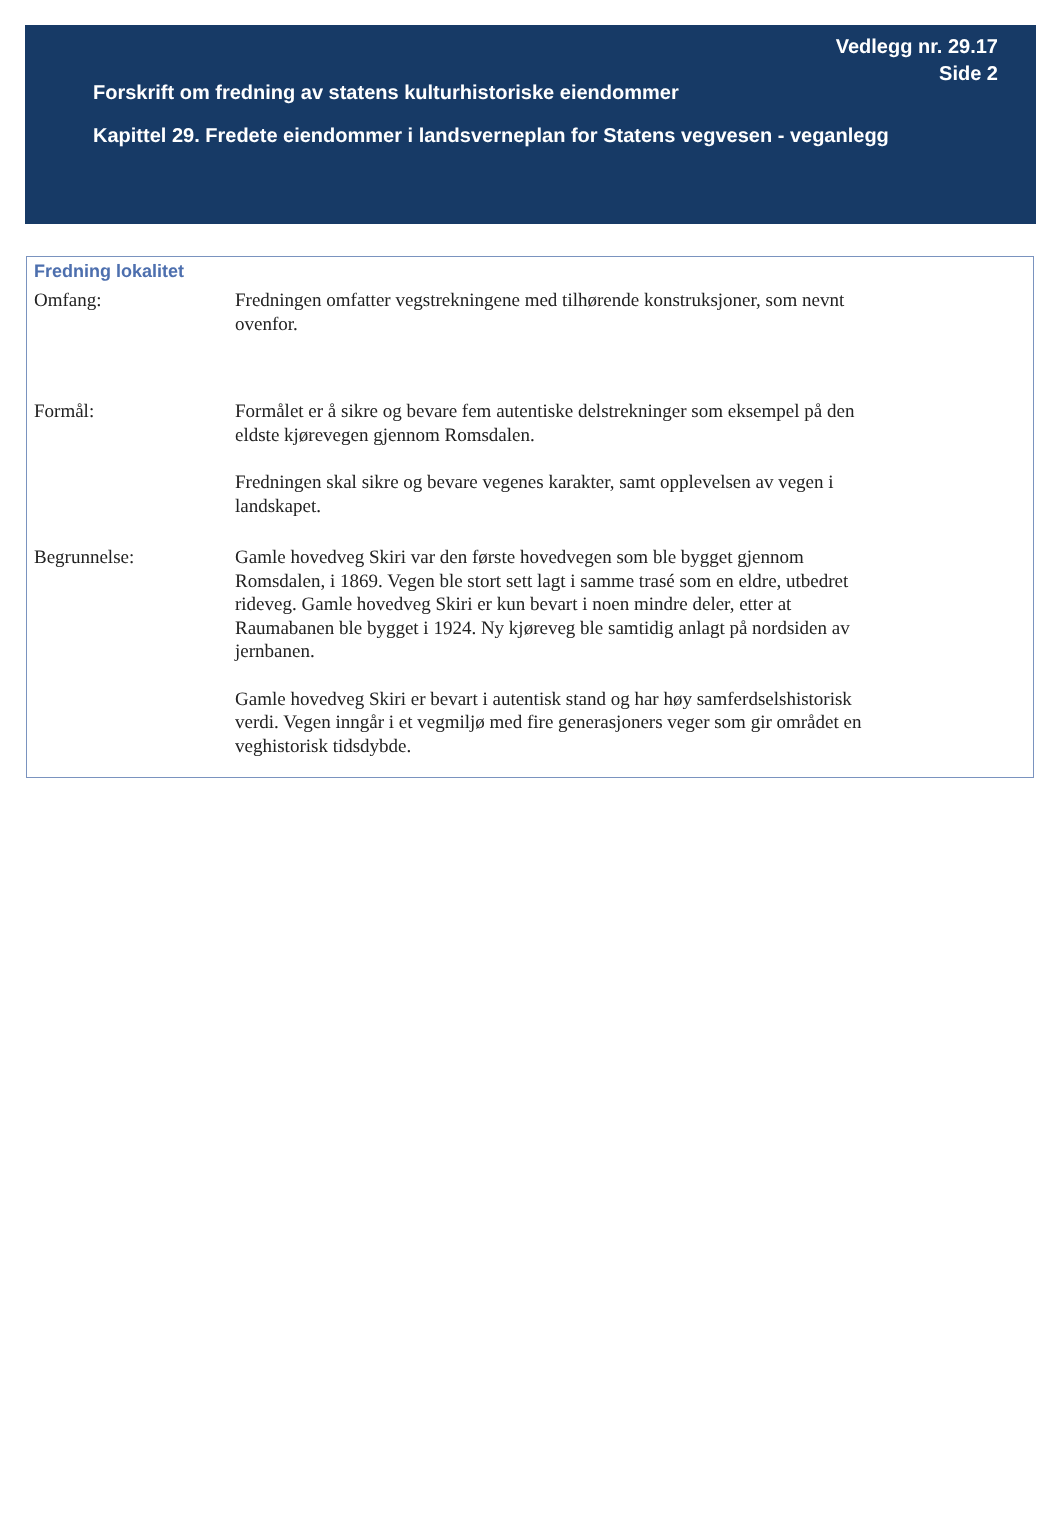Vedlegg nr. 29.17
Side 2
Forskrift om fredning av statens kulturhistoriske eiendommer
Kapittel 29. Fredete eiendommer i landsverneplan for Statens vegvesen - veganlegg
Fredning lokalitet
Omfang: Fredningen omfatter vegstrekningene med tilhørende konstruksjoner, som nevnt ovenfor.
Formål: Formålet er å sikre og bevare fem autentiske delstrekninger som eksempel på den eldste kjørevegen gjennom Romsdalen.
Fredningen skal sikre og bevare vegenes karakter, samt opplevelsen av vegen i landskapet.
Begrunnelse: Gamle hovedveg Skiri var den første hovedvegen som ble bygget gjennom Romsdalen, i 1869. Vegen ble stort sett lagt i samme trasé som en eldre, utbedret rideveg. Gamle hovedveg Skiri er kun bevart i noen mindre deler, etter at Raumabanen ble bygget i 1924. Ny kjøreveg ble samtidig anlagt på nordsiden av jernbanen.
Gamle hovedveg Skiri er bevart i autentisk stand og har høy samferdselshistorisk verdi. Vegen inngår i et vegmiljø med fire generasjoners veger som gir området en veghistorisk tidsdybde.